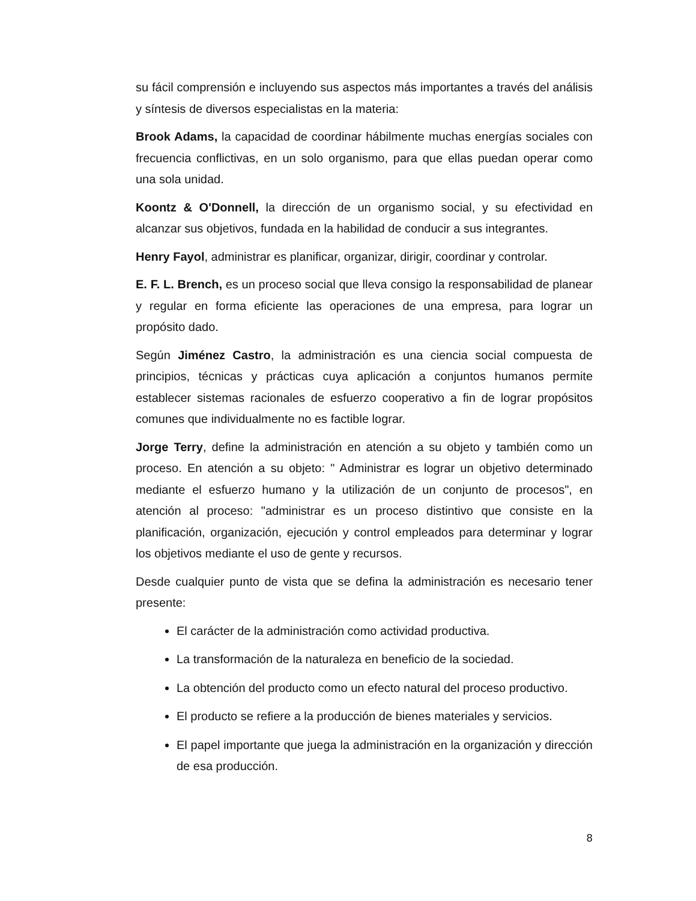su fácil comprensión e incluyendo sus aspectos más importantes a través del análisis y síntesis de diversos especialistas en la materia:
Brook Adams, la capacidad de coordinar hábilmente muchas energías sociales con frecuencia conflictivas, en un solo organismo, para que ellas puedan operar como una sola unidad.
Koontz & O'Donnell, la dirección de un organismo social, y su efectividad en alcanzar sus objetivos, fundada en la habilidad de conducir a sus integrantes.
Henry Fayol, administrar es planificar, organizar, dirigir, coordinar y controlar.
E. F. L. Brench, es un proceso social que lleva consigo la responsabilidad de planear y regular en forma eficiente las operaciones de una empresa, para lograr un propósito dado.
Según Jiménez Castro, la administración es una ciencia social compuesta de principios, técnicas y prácticas cuya aplicación a conjuntos humanos permite establecer sistemas racionales de esfuerzo cooperativo a fin de lograr propósitos comunes que individualmente no es factible lograr.
Jorge Terry, define la administración en atención a su objeto y también como un proceso. En atención a su objeto: " Administrar es lograr un objetivo determinado mediante el esfuerzo humano y la utilización de un conjunto de procesos", en atención al proceso: "administrar es un proceso distintivo que consiste en la planificación, organización, ejecución y control empleados para determinar y lograr los objetivos mediante el uso de gente y recursos.
Desde cualquier punto de vista que se defina la administración es necesario tener presente:
El carácter de la administración como actividad productiva.
La transformación de la naturaleza en beneficio de la sociedad.
La obtención del producto como un efecto natural del proceso productivo.
El producto se refiere a la producción de bienes materiales y servicios.
El papel importante que juega la administración en la organización y dirección de esa producción.
8